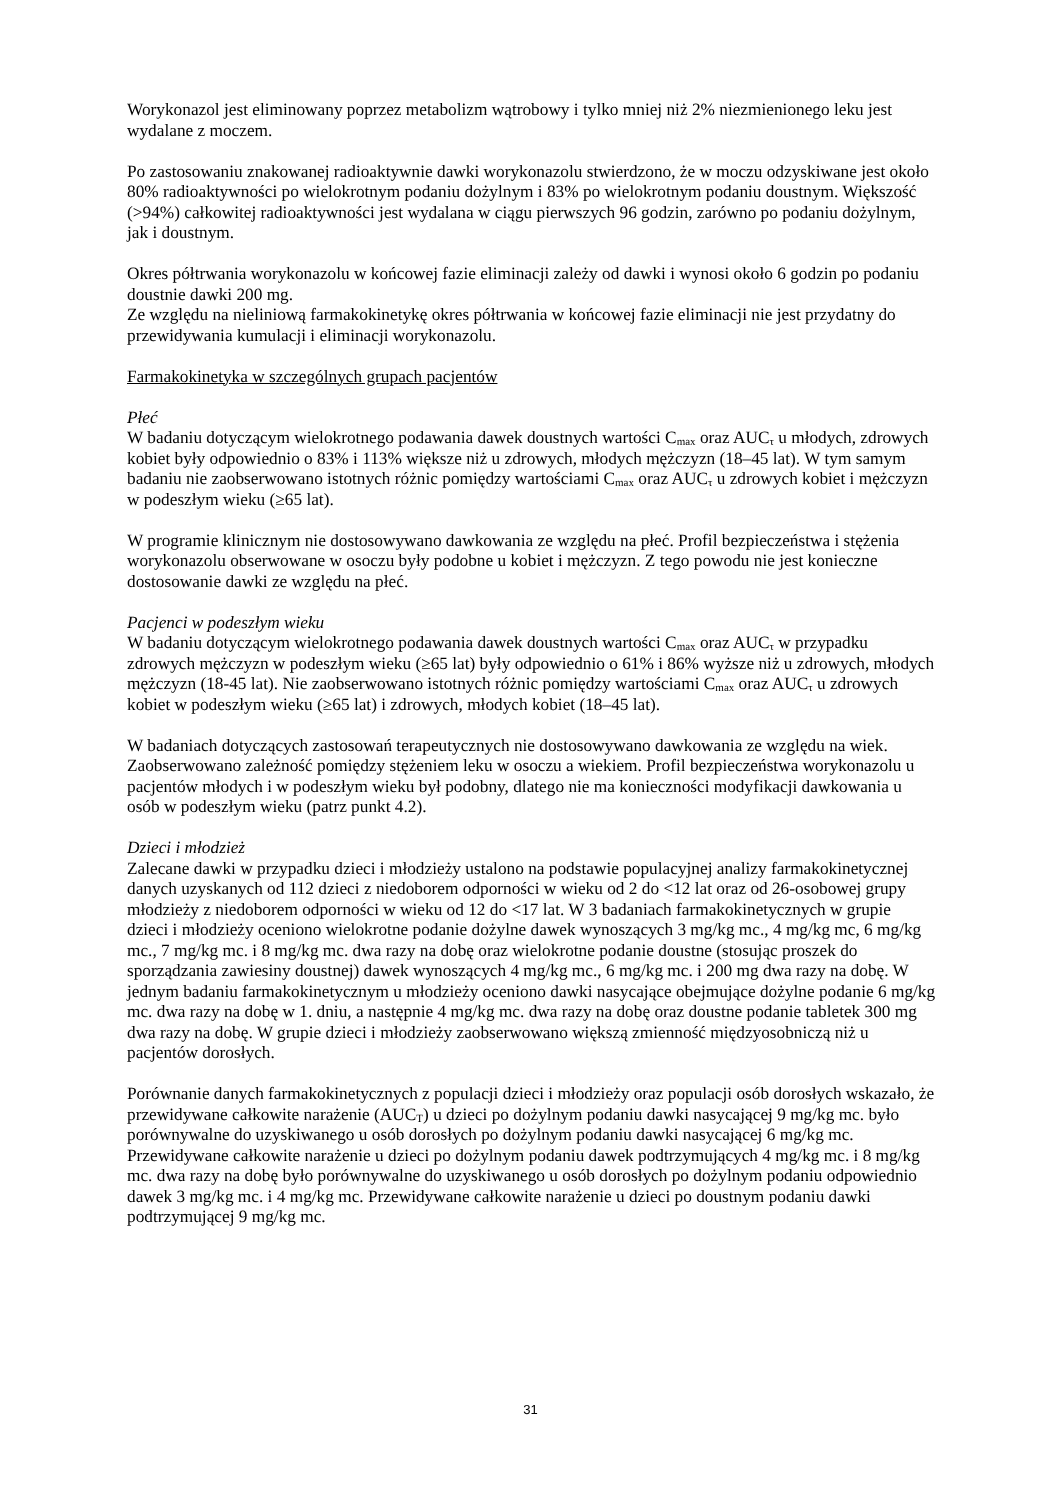Worykonazol jest eliminowany poprzez metabolizm wątrobowy i tylko mniej niż 2% niezmienionego leku jest wydalane z moczem.
Po zastosowaniu znakowanej radioaktywnie dawki worykonazolu stwierdzono, że w moczu odzyskiwane jest około 80% radioaktywności po wielokrotnym podaniu dożylnym i 83% po wielokrotnym podaniu doustnym. Większość (>94%) całkowitej radioaktywności jest wydalana w ciągu pierwszych 96 godzin, zarówno po podaniu dożylnym, jak i doustnym.
Okres półtrwania worykonazolu w końcowej fazie eliminacji zależy od dawki i wynosi około 6 godzin po podaniu doustnie dawki 200 mg.
Ze względu na nieliniową farmakokinetykę okres półtrwania w końcowej fazie eliminacji nie jest przydatny do przewidywania kumulacji i eliminacji worykonazolu.
Farmakokinetyka w szczególnych grupach pacjentów
Płeć
W badaniu dotyczącym wielokrotnego podawania dawek doustnych wartości C<sub>max</sub> oraz AUC<sub>τ</sub> u młodych, zdrowych kobiet były odpowiednio o 83% i 113% większe niż u zdrowych, młodych mężczyzn (18–45 lat). W tym samym badaniu nie zaobserwowano istotnych różnic pomiędzy wartościami C<sub>max</sub> oraz AUC<sub>τ</sub> u zdrowych kobiet i mężczyzn w podeszłym wieku (≥65 lat).
W programie klinicznym nie dostosowywano dawkowania ze względu na płeć. Profil bezpieczeństwa i stężenia worykonazolu obserwowane w osoczu były podobne u kobiet i mężczyzn. Z tego powodu nie jest konieczne dostosowanie dawki ze względu na płeć.
Pacjenci w podeszłym wieku
W badaniu dotyczącym wielokrotnego podawania dawek doustnych wartości C<sub>max</sub> oraz AUC<sub>τ</sub> w przypadku zdrowych mężczyzn w podeszłym wieku (≥65 lat) były odpowiednio o 61% i 86% wyższe niż u zdrowych, młodych mężczyzn (18-45 lat). Nie zaobserwowano istotnych różnic pomiędzy wartościami C<sub>max</sub> oraz AUC<sub>τ</sub> u zdrowych kobiet w podeszłym wieku (≥65 lat) i zdrowych, młodych kobiet (18–45 lat).
W badaniach dotyczących zastosowań terapeutycznych nie dostosowywano dawkowania ze względu na wiek. Zaobserwowano zależność pomiędzy stężeniem leku w osoczu a wiekiem. Profil bezpieczeństwa worykonazolu u pacjentów młodych i w podeszłym wieku był podobny, dlatego nie ma konieczności modyfikacji dawkowania u osób w podeszłym wieku (patrz punkt 4.2).
Dzieci i młodzież
Zalecane dawki w przypadku dzieci i młodzieży ustalono na podstawie populacyjnej analizy farmakokinetycznej danych uzyskanych od 112 dzieci z niedoborem odporności w wieku od 2 do <12 lat oraz od 26-osobowej grupy młodzieży z niedoborem odporności w wieku od 12 do <17 lat. W 3 badaniach farmakokinetycznych w grupie dzieci i młodzieży oceniono wielokrotne podanie dożylne dawek wynoszących 3 mg/kg mc., 4 mg/kg mc, 6 mg/kg mc., 7 mg/kg mc. i 8 mg/kg mc. dwa razy na dobę oraz wielokrotne podanie doustne (stosując proszek do sporządzania zawiesiny doustnej) dawek wynoszących 4 mg/kg mc., 6 mg/kg mc. i 200 mg dwa razy na dobę. W jednym badaniu farmakokinetycznym u młodzieży oceniono dawki nasycające obejmujące dożylne podanie 6 mg/kg mc. dwa razy na dobę w 1. dniu, a następnie 4 mg/kg mc. dwa razy na dobę oraz doustne podanie tabletek 300 mg dwa razy na dobę. W grupie dzieci i młodzieży zaobserwowano większą zmienność międzyosobniczą niż u pacjentów dorosłych.
Porównanie danych farmakokinetycznych z populacji dzieci i młodzieży oraz populacji osób dorosłych wskazało, że przewidywane całkowite narażenie (AUC<sub>T</sub>) u dzieci po dożylnym podaniu dawki nasycającej 9 mg/kg mc. było porównywalne do uzyskiwanego u osób dorosłych po dożylnym podaniu dawki nasycającej 6 mg/kg mc. Przewidywane całkowite narażenie u dzieci po dożylnym podaniu dawek podtrzymujących 4 mg/kg mc. i 8 mg/kg mc. dwa razy na dobę było porównywalne do uzyskiwanego u osób dorosłych po dożylnym podaniu odpowiednio dawek 3 mg/kg mc. i 4 mg/kg mc. Przewidywane całkowite narażenie u dzieci po doustnym podaniu dawki podtrzymującej 9 mg/kg mc.
31